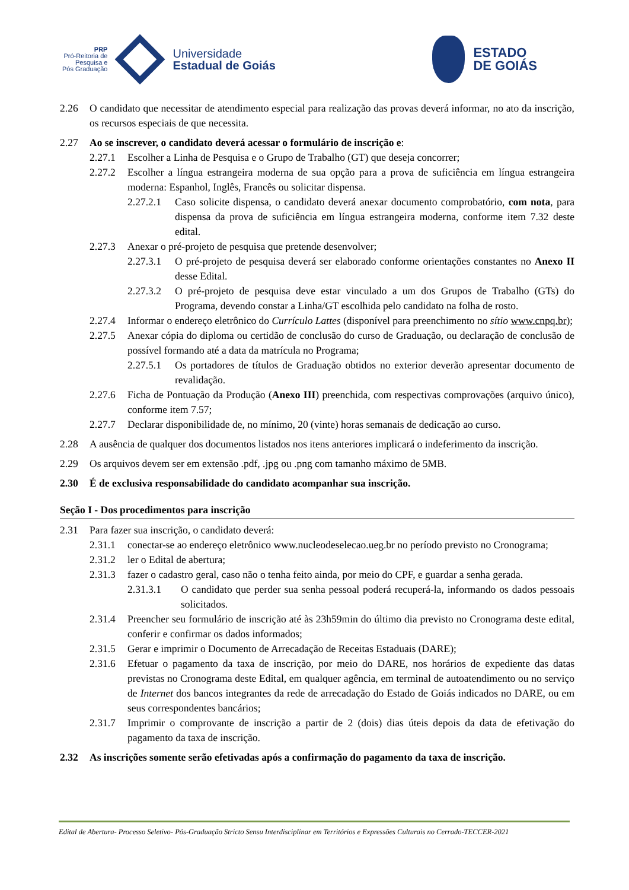PRP
Pró-Reitoria de
Pesquisa e
Pós Graduação
Universidade
Estadual de Goiás
ESTADO
DE GOIÁS
2.26 O candidato que necessitar de atendimento especial para realização das provas deverá informar, no ato da inscrição, os recursos especiais de que necessita.
2.27 Ao se inscrever, o candidato deverá acessar o formulário de inscrição e:
2.27.1 Escolher a Linha de Pesquisa e o Grupo de Trabalho (GT) que deseja concorrer;
2.27.2 Escolher a língua estrangeira moderna de sua opção para a prova de suficiência em língua estrangeira moderna: Espanhol, Inglês, Francês ou solicitar dispensa.
2.27.2.1 Caso solicite dispensa, o candidato deverá anexar documento comprobatório, com nota, para dispensa da prova de suficiência em língua estrangeira moderna, conforme item 7.32 deste edital.
2.27.3 Anexar o pré-projeto de pesquisa que pretende desenvolver;
2.27.3.1 O pré-projeto de pesquisa deverá ser elaborado conforme orientações constantes no Anexo II desse Edital.
2.27.3.2 O pré-projeto de pesquisa deve estar vinculado a um dos Grupos de Trabalho (GTs) do Programa, devendo constar a Linha/GT escolhida pelo candidato na folha de rosto.
2.27.4 Informar o endereço eletrônico do Currículo Lattes (disponível para preenchimento no sítio www.cnpq.br);
2.27.5 Anexar cópia do diploma ou certidão de conclusão do curso de Graduação, ou declaração de conclusão de possível formando até a data da matrícula no Programa;
2.27.5.1 Os portadores de títulos de Graduação obtidos no exterior deverão apresentar documento de revalidação.
2.27.6 Ficha de Pontuação da Produção (Anexo III) preenchida, com respectivas comprovações (arquivo único), conforme item 7.57;
2.27.7 Declarar disponibilidade de, no mínimo, 20 (vinte) horas semanais de dedicação ao curso.
2.28 A ausência de qualquer dos documentos listados nos itens anteriores implicará o indeferimento da inscrição.
2.29 Os arquivos devem ser em extensão .pdf, .jpg ou .png com tamanho máximo de 5MB.
2.30 É de exclusiva responsabilidade do candidato acompanhar sua inscrição.
Seção I - Dos procedimentos para inscrição
2.31 Para fazer sua inscrição, o candidato deverá:
2.31.1 conectar-se ao endereço eletrônico www.nucleodeselecao.ueg.br no período previsto no Cronograma;
2.31.2 ler o Edital de abertura;
2.31.3 fazer o cadastro geral, caso não o tenha feito ainda, por meio do CPF, e guardar a senha gerada.
2.31.3.1 O candidato que perder sua senha pessoal poderá recuperá-la, informando os dados pessoais solicitados.
2.31.4 Preencher seu formulário de inscrição até às 23h59min do último dia previsto no Cronograma deste edital, conferir e confirmar os dados informados;
2.31.5 Gerar e imprimir o Documento de Arrecadação de Receitas Estaduais (DARE);
2.31.6 Efetuar o pagamento da taxa de inscrição, por meio do DARE, nos horários de expediente das datas previstas no Cronograma deste Edital, em qualquer agência, em terminal de autoatendimento ou no serviço de Internet dos bancos integrantes da rede de arrecadação do Estado de Goiás indicados no DARE, ou em seus correspondentes bancários;
2.31.7 Imprimir o comprovante de inscrição a partir de 2 (dois) dias úteis depois da data de efetivação do pagamento da taxa de inscrição.
2.32 As inscrições somente serão efetivadas após a confirmação do pagamento da taxa de inscrição.
Edital de Abertura- Processo Seletivo- Pós-Graduação Stricto Sensu Interdisciplinar em Territórios e Expressões Culturais no Cerrado-TECCER-2021